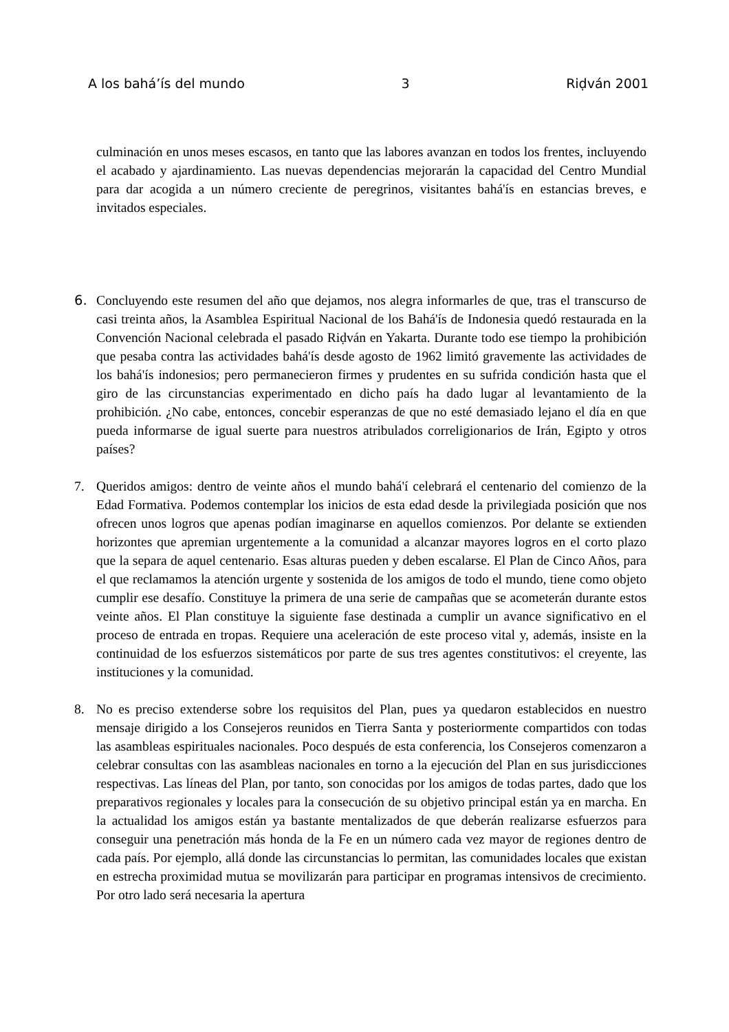A los bahá’ís del mundo 3 Riḍván 2001
culminación en unos meses escasos, en tanto que las labores avanzan en todos los frentes, incluyendo el acabado y ajardinamiento. Las nuevas dependencias mejorarán la capacidad del Centro Mundial para dar acogida a un número creciente de peregrinos, visitantes bahá'ís en estancias breves, e invitados especiales.
6. Concluyendo este resumen del año que dejamos, nos alegra informarles de que, tras el transcurso de casi treinta años, la Asamblea Espiritual Nacional de los Bahá'ís de Indonesia quedó restaurada en la Convención Nacional celebrada el pasado Riḍván en Yakarta. Durante todo ese tiempo la prohibición que pesaba contra las actividades bahá'ís desde agosto de 1962 limitó gravemente las actividades de los bahá'ís indonesios; pero permanecieron firmes y prudentes en su sufrida condición hasta que el giro de las circunstancias experimentado en dicho país ha dado lugar al levantamiento de la prohibición. ¿No cabe, entonces, concebir esperanzas de que no esté demasiado lejano el día en que pueda informarse de igual suerte para nuestros atribulados correligionarios de Irán, Egipto y otros países?
7. Queridos amigos: dentro de veinte años el mundo bahá'í celebrará el centenario del comienzo de la Edad Formativa. Podemos contemplar los inicios de esta edad desde la privilegiada posición que nos ofrecen unos logros que apenas podían imaginarse en aquellos comienzos. Por delante se extienden horizontes que apremian urgentemente a la comunidad a alcanzar mayores logros en el corto plazo que la separa de aquel centenario. Esas alturas pueden y deben escalarse. El Plan de Cinco Años, para el que reclamamos la atención urgente y sostenida de los amigos de todo el mundo, tiene como objeto cumplir ese desafío. Constituye la primera de una serie de campañas que se acometerán durante estos veinte años. El Plan constituye la siguiente fase destinada a cumplir un avance significativo en el proceso de entrada en tropas. Requiere una aceleración de este proceso vital y, además, insiste en la continuidad de los esfuerzos sistemáticos por parte de sus tres agentes constitutivos: el creyente, las instituciones y la comunidad.
8. No es preciso extenderse sobre los requisitos del Plan, pues ya quedaron establecidos en nuestro mensaje dirigido a los Consejeros reunidos en Tierra Santa y posteriormente compartidos con todas las asambleas espirituales nacionales. Poco después de esta conferencia, los Consejeros comenzaron a celebrar consultas con las asambleas nacionales en torno a la ejecución del Plan en sus jurisdicciones respectivas. Las líneas del Plan, por tanto, son conocidas por los amigos de todas partes, dado que los preparativos regionales y locales para la consecución de su objetivo principal están ya en marcha. En la actualidad los amigos están ya bastante mentalizados de que deberán realizarse esfuerzos para conseguir una penetración más honda de la Fe en un número cada vez mayor de regiones dentro de cada país. Por ejemplo, allá donde las circunstancias lo permitan, las comunidades locales que existan en estrecha proximidad mutua se movilizarán para participar en programas intensivos de crecimiento. Por otro lado será necesaria la apertura